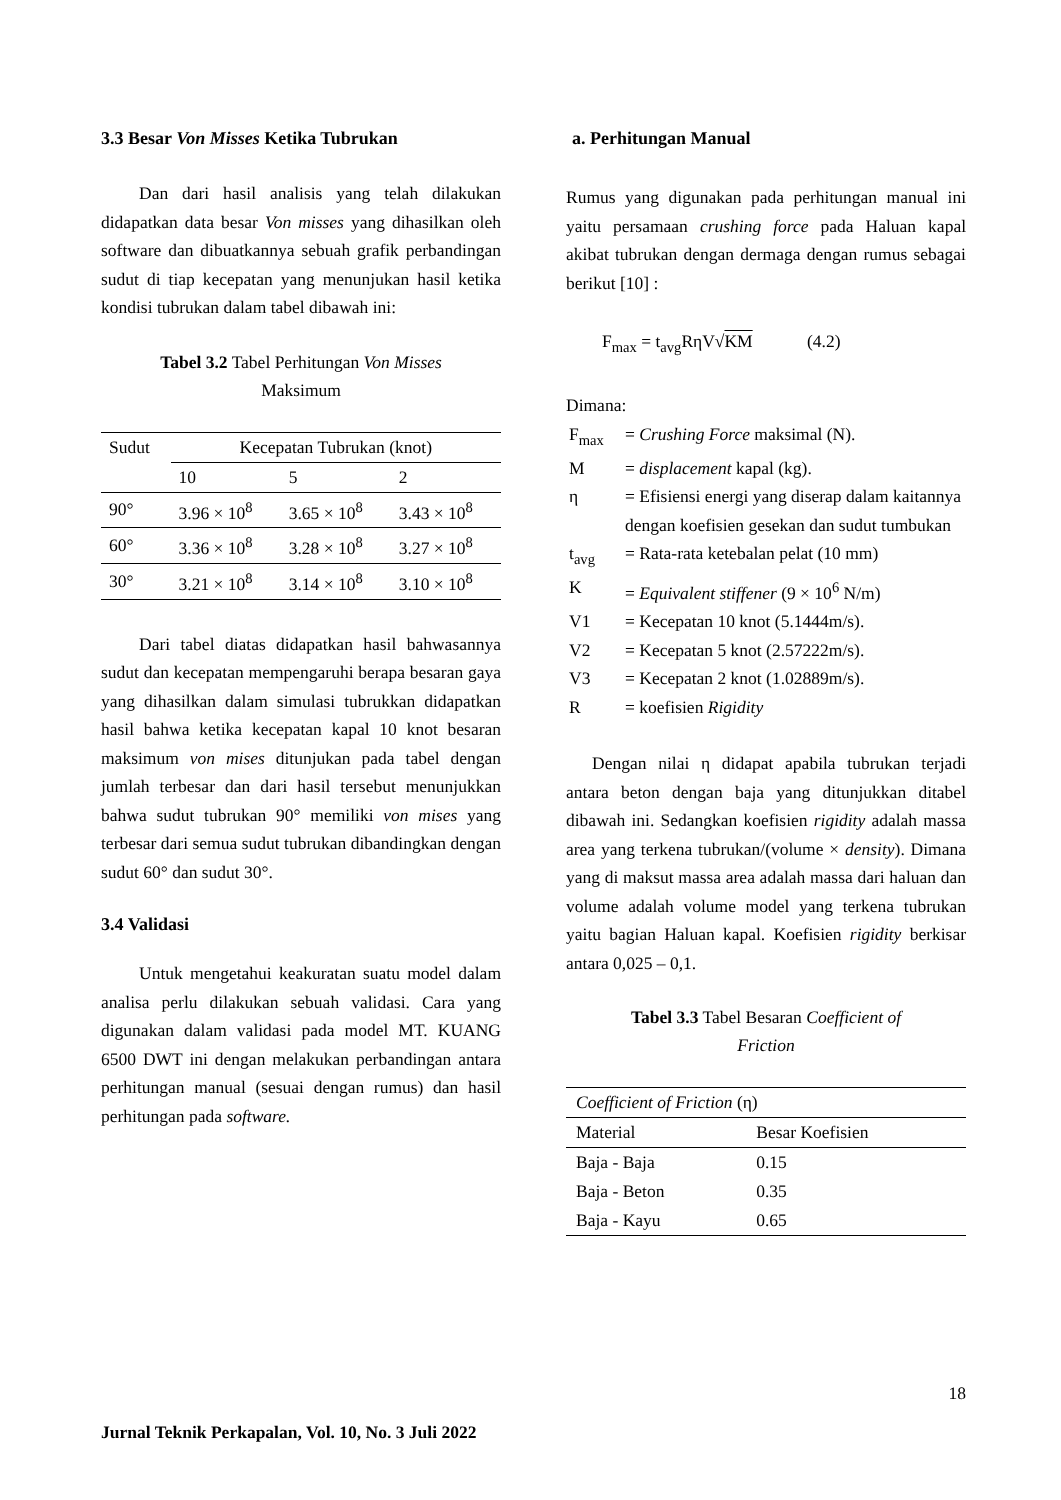3.3 Besar Von Misses Ketika Tubrukan
Dan dari hasil analisis yang telah dilakukan didapatkan data besar Von misses yang dihasilkan oleh software dan dibuatkannya sebuah grafik perbandingan sudut di tiap kecepatan yang menunjukan hasil ketika kondisi tubrukan dalam tabel dibawah ini:
Tabel 3.2 Tabel Perhitungan Von Misses
Maksimum
| Sudut | Kecepatan Tubrukan (knot) | | |
| | 10 | 5 | 2 |
| 90° | 3.96 × 10<sup>8</sup> | 3.65 × 10<sup>8</sup> | 3.43 × 10<sup>8</sup> |
| 60° | 3.36 × 10<sup>8</sup> | 3.28 × 10<sup>8</sup> | 3.27 × 10<sup>8</sup> |
| 30° | 3.21 × 10<sup>8</sup> | 3.14 × 10<sup>8</sup> | 3.10 × 10<sup>8</sup> |
Dari tabel diatas didapatkan hasil bahwasannya sudut dan kecepatan mempengaruhi berapa besaran gaya yang dihasilkan dalam simulasi tubrukkan didapatkan hasil bahwa ketika kecepatan kapal 10 knot besaran maksimum von mises ditunjukan pada tabel dengan jumlah terbesar dan dari hasil tersebut menunjukkan bahwa sudut tubrukan 90° memiliki von mises yang terbesar dari semua sudut tubrukan dibandingkan dengan sudut 60° dan sudut 30°.
3.4 Validasi
Untuk mengetahui keakuratan suatu model dalam analisa perlu dilakukan sebuah validasi. Cara yang digunakan dalam validasi pada model MT. KUANG 6500 DWT ini dengan melakukan perbandingan antara perhitungan manual (sesuai dengan rumus) dan hasil perhitungan pada software.
a. Perhitungan Manual
Rumus yang digunakan pada perhitungan manual ini yaitu persamaan crushing force pada Haluan kapal akibat tubrukan dengan dermaga dengan rumus sebagai berikut [10] :
F<sub>max</sub> = t<sub>avg</sub>RηV√KM (4.2)
Dimana:
| F<sub>max</sub> | = Crushing Force maksimal (N). |
| M | = displacement kapal (kg). |
| η | = Efisiensi energi yang diserap dalam kaitannya dengan koefisien gesekan dan sudut tumbukan |
| t<sub>avg</sub> | = Rata-rata ketebalan pelat (10 mm) |
| K | = Equivalent stiffener (9 × 10<sup>6</sup> N/m) |
| V1 | = Kecepatan 10 knot (5.1444m/s). |
| V2 | = Kecepatan 5 knot (2.57222m/s). |
| V3 | = Kecepatan 2 knot (1.02889m/s). |
| R | = koefisien Rigidity |
Dengan nilai η didapat apabila tubrukan terjadi antara beton dengan baja yang ditunjukkan ditabel dibawah ini. Sedangkan koefisien rigidity adalah massa area yang terkena tubrukan/(volume × density). Dimana yang di maksut massa area adalah massa dari haluan dan volume adalah volume model yang terkena tubrukan yaitu bagian Haluan kapal. Koefisien rigidity berkisar antara 0,025 – 0,1.
Tabel 3.3 Tabel Besaran Coefficient of
Friction
| Coefficient of Friction (η) | |
| Material | Besar Koefisien |
| Baja - Baja | 0.15 |
| Baja - Beton | 0.35 |
| Baja - Kayu | 0.65 |
18
Jurnal Teknik Perkapalan, Vol. 10, No. 3 Juli 2022